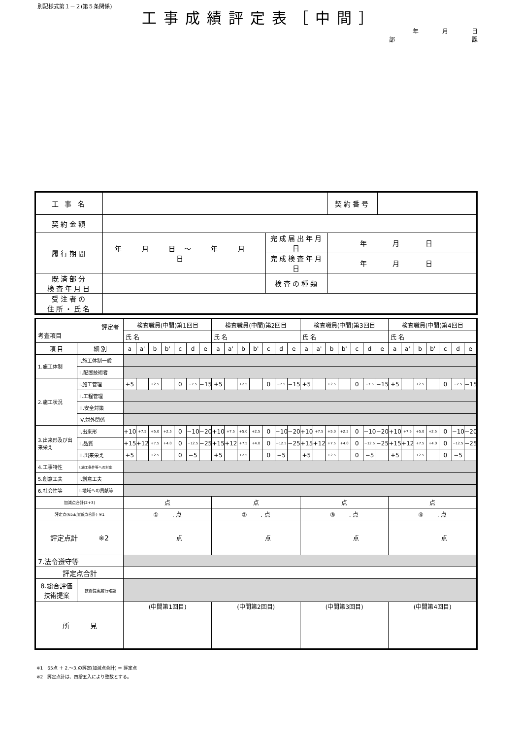別記様式第１－２(第５条関係)
工事成績評定表［中間］
年月日
部 課
| 工 事 名 | | | 契約番号 | |
| 契約金額 | | | | |
| 履行期間 | 年 月 日～ 年 月 日 | 完成届出年月日 | 年 月 日 | |
| | | 完成検査年月日 | 年 月 日 | |
| 既済部分 検査年月日 | | 検査の種類 | | |
| 受注者の 住所・氏名 | | | | |
| 評定者 考査項目 | | 検査職員(中間)第1回目 | | | | | | | 検査職員(中間)第2回目 | | | | | | | 検査職員(中間)第3回目 | | | | | | | 検査職員(中間)第4回目 | | | | | | |
| --- | --- | --- | --- | --- | --- | --- | --- | --- | --- | --- | --- | --- | --- | --- | --- | --- | --- | --- | --- | --- | --- | --- | --- | --- | --- | --- | --- | --- | --- |
| | | 氏 名 | | | | | | | 氏 名 | | | | | | | 氏 名 | | | | | | | 氏 名 | | | | | | |
| 項 目 | 細 別 | a | a' | b | b' | c | d | e | a | a' | b | b' | c | d | e | a | a' | b | b' | c | d | e | a | a' | b | b' | c | d | e |
| 1.施工体制 | Ⅰ.施工体制一般 | | | | | | | | | | | | | | | | | | | | | | | | | | | | |
| | Ⅱ.配置技術者 | | | | | | | | | | | | | | | | | | | | | | | | | | | | |
| 2.施工状況 | Ⅰ.施工管理 | +5 | | +2.5 | | 0 | −7.5 | −15 | +5 | | +2.5 | | 0 | −7.5 | −15 | +5 | | +2.5 | | 0 | −7.5 | −15 | +5 | | +2.5 | | 0 | −7.5 | −15 |
| | Ⅱ.工程管理 | | | | | | | | | | | | | | | | | | | | | | | | | | | | |
| | Ⅲ.安全対策 | | | | | | | | | | | | | | | | | | | | | | | | | | | | |
| | Ⅳ.対外関係 | | | | | | | | | | | | | | | | | | | | | | | | | | | | |
| 3.出来形及び出来栄え | Ⅰ.出来形 | +10 | +7.5 | +5.0 | +2.5 | 0 | −10 | −20 | +10 | +7.5 | +5.0 | +2.5 | 0 | −10 | −20 | +10 | +7.5 | +5.0 | +2.5 | 0 | −10 | −20 | +10 | +7.5 | +5.0 | +2.5 | 0 | −10 | −20 |
| | Ⅱ.品質 | +15 | +12 | +7.5 | +4.0 | 0 | −12.5 | −25 | +15 | +12 | +7.5 | +4.0 | 0 | −12.5 | −25 | +15 | +12 | +7.5 | +4.0 | 0 | −12.5 | −25 | +15 | +12 | +7.5 | +4.0 | 0 | −12.5 | −25 |
| | Ⅲ.出来栄え | +5 | | +2.5 | | 0 | −5 | | +5 | | +2.5 | | 0 | −5 | | +5 | | +2.5 | | 0 | −5 | | +5 | | +2.5 | | 0 | −5 | |
| 4.工事特性 | Ⅰ.施工条件等への対応 | | | | | | | | | | | | | | | | | | | | | | | | | | | | |
| 5.創意工夫 | Ⅰ.創意工夫 | | | | | | | | | | | | | | | | | | | | | | | | | | | | |
| 6.社会性等 | Ⅰ.地域への貢献等 | | | | | | | | | | | | | | | | | | | | | | | | | | | | |
| 加減点合計(2+3) | | 点 | | | | | | | 点 | | | | | | | 点 | | | | | | | 点 | | | | | | |
| 評定点(65±加減点合計) ※1 | | ① . 点 | | | | | | | ② . 点 | | | | | | | ③ . 点 | | | | | | | ④ . 点 | | | | | | |
| 評定点計 ※2 | | 点 | | | | | | | 点 | | | | | | | 点 | | | | | | | 点 | | | | | | |
| 7.法令遵守等 | | | | | | | | | | | | | | | | | | | | | | | | | | | | | |
| 評定点合計 | | | | | | | | | | | | | | | | | | | | | | | | | | | | | |
| 8.総合評価 技術提案 | 技術提案履行確認 | | | | | | | | | | | | | | | | | | | | | | | | | | | | |
| 所 見 | | (中間第1回目) | | | | | | | (中間第2回目) | | | | | | | (中間第3回目) | | | | | | | (中間第4回目) | | | | | | |
※1　65点 ＋ 2.～3.の評定(加減点合計) ＝ 評定点
※2　評定点計は、四捨五入により整数とする。